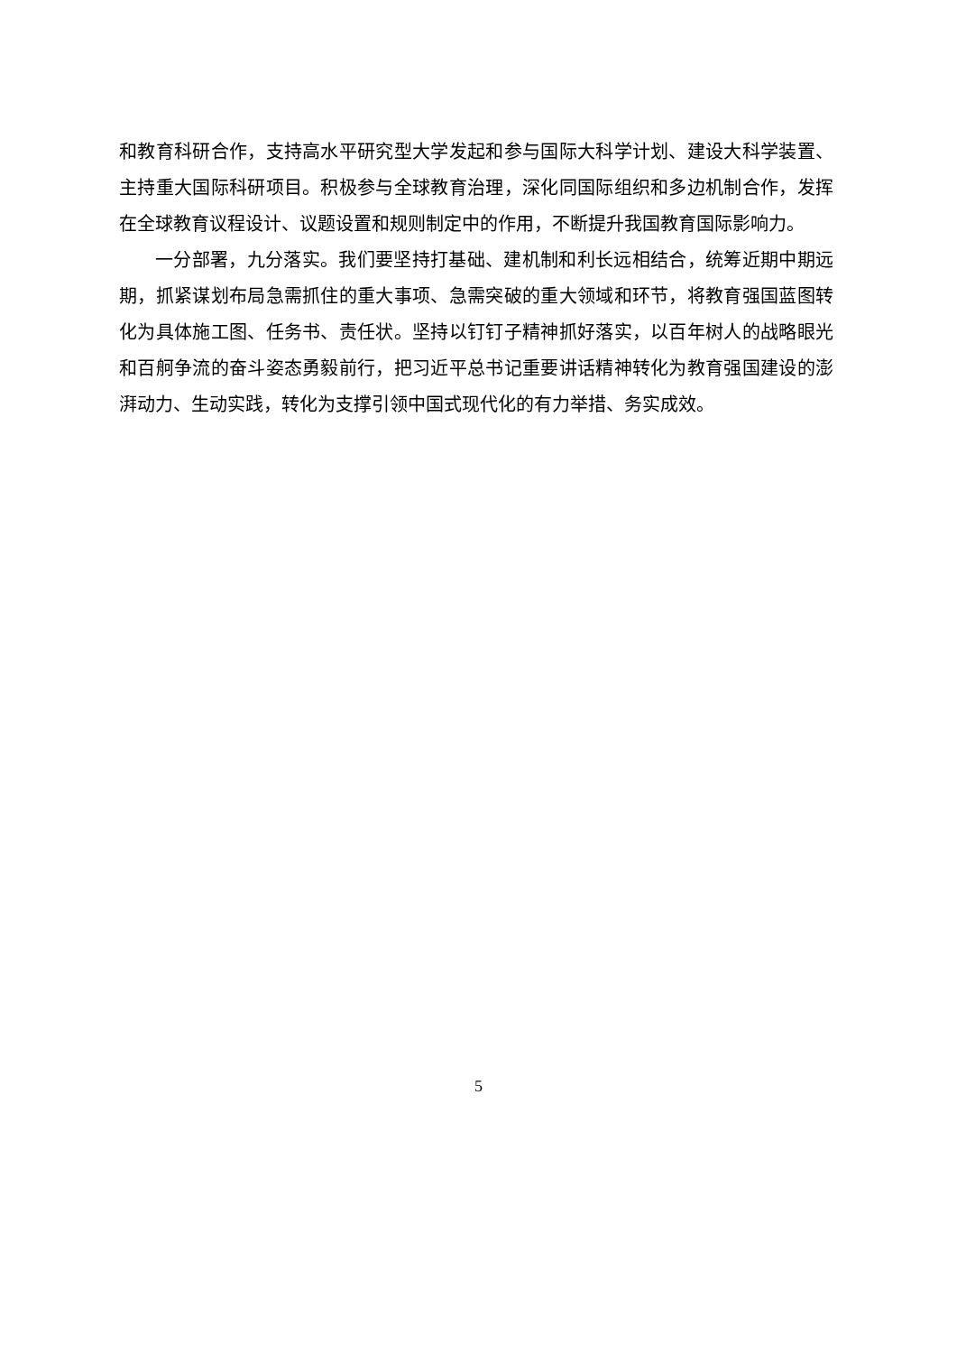和教育科研合作，支持高水平研究型大学发起和参与国际大科学计划、建设大科学装置、主持重大国际科研项目。积极参与全球教育治理，深化同国际组织和多边机制合作，发挥在全球教育议程设计、议题设置和规则制定中的作用，不断提升我国教育国际影响力。
一分部署，九分落实。我们要坚持打基础、建机制和利长远相结合，统筹近期中期远期，抓紧谋划布局急需抓住的重大事项、急需突破的重大领域和环节，将教育强国蓝图转化为具体施工图、任务书、责任状。坚持以钉钉子精神抓好落实，以百年树人的战略眼光和百舸争流的奋斗姿态勇毅前行，把习近平总书记重要讲话精神转化为教育强国建设的澎湃动力、生动实践，转化为支撑引领中国式现代化的有力举措、务实成效。
5